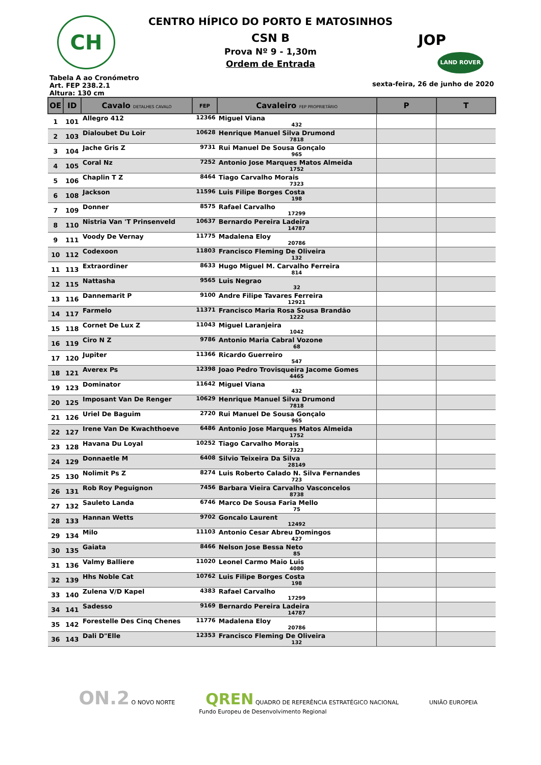CH
CENTRO HÍPICO DO PORTO E MATOSINHOS
CSN B
Prova Nº 9 - 1,30m
Ordem de Entrada
JOP
LAND ROVER
Tabela A ao Cronómetro
Art. FEP 238.2.1
Altura: 130 cm
sexta-feira, 26 de junho de 2020
| OE | ID | Cavalo DETALHES CAVALO | FEP | Cavaleiro FEP PROPRIETÁRIO | P | T |
| --- | --- | --- | --- | --- | --- | --- |
| 1 | 101 | Allegro 412 | 12366 | Miguel Viana 432 | | |
| 2 | 103 | Dialoubet Du Loir | 10628 | Henrique Manuel Silva Drumond 7818 | | |
| 3 | 104 | Jache Gris Z | 9731 | Rui Manuel De Sousa Gonçalo 965 | | |
| 4 | 105 | Coral Nz | 7252 | Antonio Jose Marques Matos Almeida 1752 | | |
| 5 | 106 | Chaplin T Z | 8464 | Tiago Carvalho Morais 7323 | | |
| 6 | 108 | Jackson | 11596 | Luis Filipe Borges Costa 198 | | |
| 7 | 109 | Donner | 8575 | Rafael Carvalho 17299 | | |
| 8 | 110 | Nistria Van 'T Prinsenveld | 10637 | Bernardo Pereira Ladeira 14787 | | |
| 9 | 111 | Voody De Vernay | 11775 | Madalena Eloy 20786 | | |
| 10 | 112 | Codexoon | 11803 | Francisco Fleming De Oliveira 132 | | |
| 11 | 113 | Extraordiner | 8633 | Hugo Miguel M. Carvalho Ferreira 814 | | |
| 12 | 115 | Nattasha | 9565 | Luis Negrao 32 | | |
| 13 | 116 | Dannemarit P | 9100 | Andre Filipe Tavares Ferreira 12921 | | |
| 14 | 117 | Farmelo | 11371 | Francisco Maria Rosa Sousa Brandão 1222 | | |
| 15 | 118 | Cornet De Lux Z | 11043 | Miguel Laranjeira 1042 | | |
| 16 | 119 | Ciro N Z | 9786 | Antonio Maria Cabral Vozone 68 | | |
| 17 | 120 | Jupiter | 11366 | Ricardo Guerreiro 547 | | |
| 18 | 121 | Averex Ps | 12398 | Joao Pedro Trovisqueira Jacome Gomes 4465 | | |
| 19 | 123 | Dominator | 11642 | Miguel Viana 432 | | |
| 20 | 125 | Imposant Van De Renger | 10629 | Henrique Manuel Silva Drumond 7818 | | |
| 21 | 126 | Uriel De Baguim | 2720 | Rui Manuel De Sousa Gonçalo 965 | | |
| 22 | 127 | Irene Van De Kwachthoeve | 6486 | Antonio Jose Marques Matos Almeida 1752 | | |
| 23 | 128 | Havana Du Loyal | 10252 | Tiago Carvalho Morais 7323 | | |
| 24 | 129 | Donnaetle M | 6408 | Silvio Teixeira Da Silva 28149 | | |
| 25 | 130 | Nolimit Ps Z | 8274 | Luis Roberto Calado N. Silva Fernandes 723 | | |
| 26 | 131 | Rob Roy Peguignon | 7456 | Barbara Vieira Carvalho Vasconcelos 8738 | | |
| 27 | 132 | Sauleto Landa | 6746 | Marco De Sousa Faria Mello 75 | | |
| 28 | 133 | Hannan Wetts | 9702 | Goncalo Laurent 12492 | | |
| 29 | 134 | Milo | 11103 | Antonio Cesar Abreu Domingos 427 | | |
| 30 | 135 | Gaiata | 8466 | Nelson Jose Bessa Neto 85 | | |
| 31 | 136 | Valmy Balliere | 11020 | Leonel Carmo Maio Luis 4080 | | |
| 32 | 139 | Hhs Noble Cat | 10762 | Luis Filipe Borges Costa 198 | | |
| 33 | 140 | Zulena V/D Kapel | 4383 | Rafael Carvalho 17299 | | |
| 34 | 141 | Sadesso | 9169 | Bernardo Pereira Ladeira 14787 | | |
| 35 | 142 | Forestelle Des Cinq Chenes | 11776 | Madalena Eloy 20786 | | |
| 36 | 143 | Dali D"Elle | 12353 | Francisco Fleming De Oliveira 132 | | |
ON.2 O NOVO NORTE QREN QUADRO DE REFERÊNCIA ESTRATÉGICO NACIONAL UNIÃO EUROPEIA
Fundo Europeu de Desenvolvimento Regional